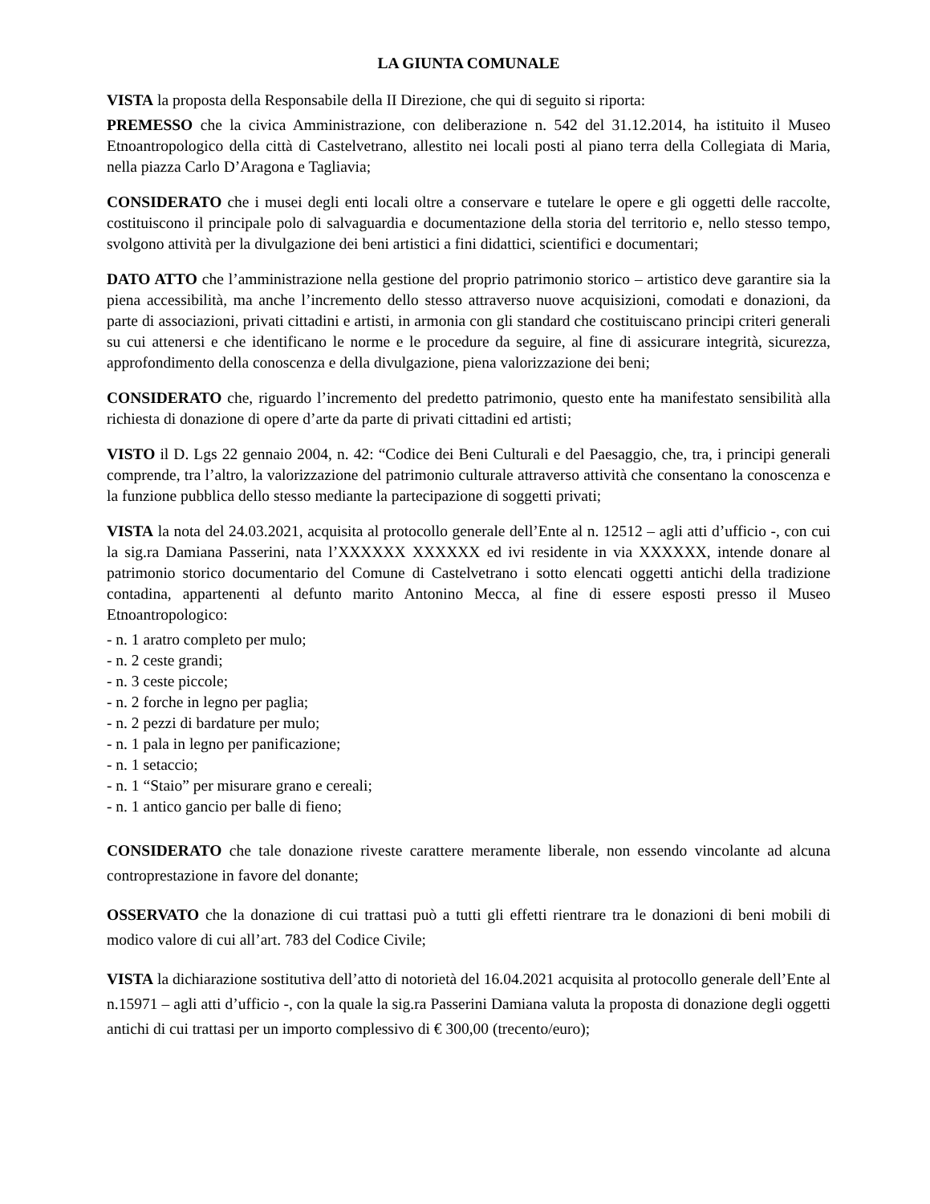LA GIUNTA COMUNALE
VISTA la proposta della Responsabile della II Direzione, che qui di seguito si riporta:
PREMESSO che la civica Amministrazione, con deliberazione n. 542 del 31.12.2014, ha istituito il Museo Etnoantropologico della città di Castelvetrano, allestito nei locali posti al piano terra della Collegiata di Maria, nella piazza Carlo D’Aragona e Tagliavia;
CONSIDERATO che i musei degli enti locali oltre a conservare e tutelare le opere e gli oggetti delle raccolte, costituiscono il principale polo di salvaguardia e documentazione della storia del territorio e, nello stesso tempo, svolgono attività per la divulgazione dei beni artistici a fini didattici, scientifici e documentari;
DATO ATTO che l’amministrazione nella gestione del proprio patrimonio storico – artistico deve garantire sia la piena accessibilità, ma anche l’incremento dello stesso attraverso nuove acquisizioni, comodati e donazioni, da parte di associazioni, privati cittadini e artisti, in armonia con gli standard che costituiscano principi criteri generali su cui attenersi e che identificano le norme e le procedure da seguire, al fine di assicurare integrità, sicurezza, approfondimento della conoscenza e della divulgazione, piena valorizzazione dei beni;
CONSIDERATO che, riguardo l’incremento del predetto patrimonio, questo ente ha manifestato sensibilità alla richiesta di donazione di opere d’arte da parte di privati cittadini ed artisti;
VISTO il D. Lgs 22 gennaio 2004, n. 42: “Codice dei Beni Culturali e del Paesaggio, che, tra, i principi generali comprende, tra l’altro, la valorizzazione del patrimonio culturale attraverso attività che consentano la conoscenza e la funzione pubblica dello stesso mediante la partecipazione di soggetti privati;
VISTA la nota del 24.03.2021, acquisita al protocollo generale dell’Ente al n. 12512 – agli atti d’ufficio -, con cui la sig.ra Damiana Passerini, nata l’XXXXXX XXXXXX ed ivi residente in via XXXXXX, intende donare al patrimonio storico documentario del Comune di Castelvetrano i sotto elencati oggetti antichi della tradizione contadina, appartenenti al defunto marito Antonino Mecca, al fine di essere esposti presso il Museo Etnoantropologico:
- n. 1 aratro completo per mulo;
- n. 2 ceste grandi;
- n. 3 ceste piccole;
- n. 2 forche in legno per paglia;
- n. 2 pezzi di bardature per mulo;
- n. 1 pala in legno per panificazione;
- n. 1 setaccio;
- n. 1 “Staio” per misurare grano e cereali;
- n. 1 antico gancio per balle di fieno;
CONSIDERATO che tale donazione riveste carattere meramente liberale, non essendo vincolante ad alcuna controprestazione in favore del donante;
OSSERVATO che la donazione di cui trattasi può a tutti gli effetti rientrare tra le donazioni di beni mobili di modico valore di cui all’art. 783 del Codice Civile;
VISTA la dichiarazione sostitutiva dell’atto di notorietà del 16.04.2021 acquisita al protocollo generale dell’Ente al n.15971 – agli atti d’ufficio -, con la quale la sig.ra Passerini Damiana valuta la proposta di donazione degli oggetti antichi di cui trattasi per un importo complessivo di € 300,00 (trecento/euro);